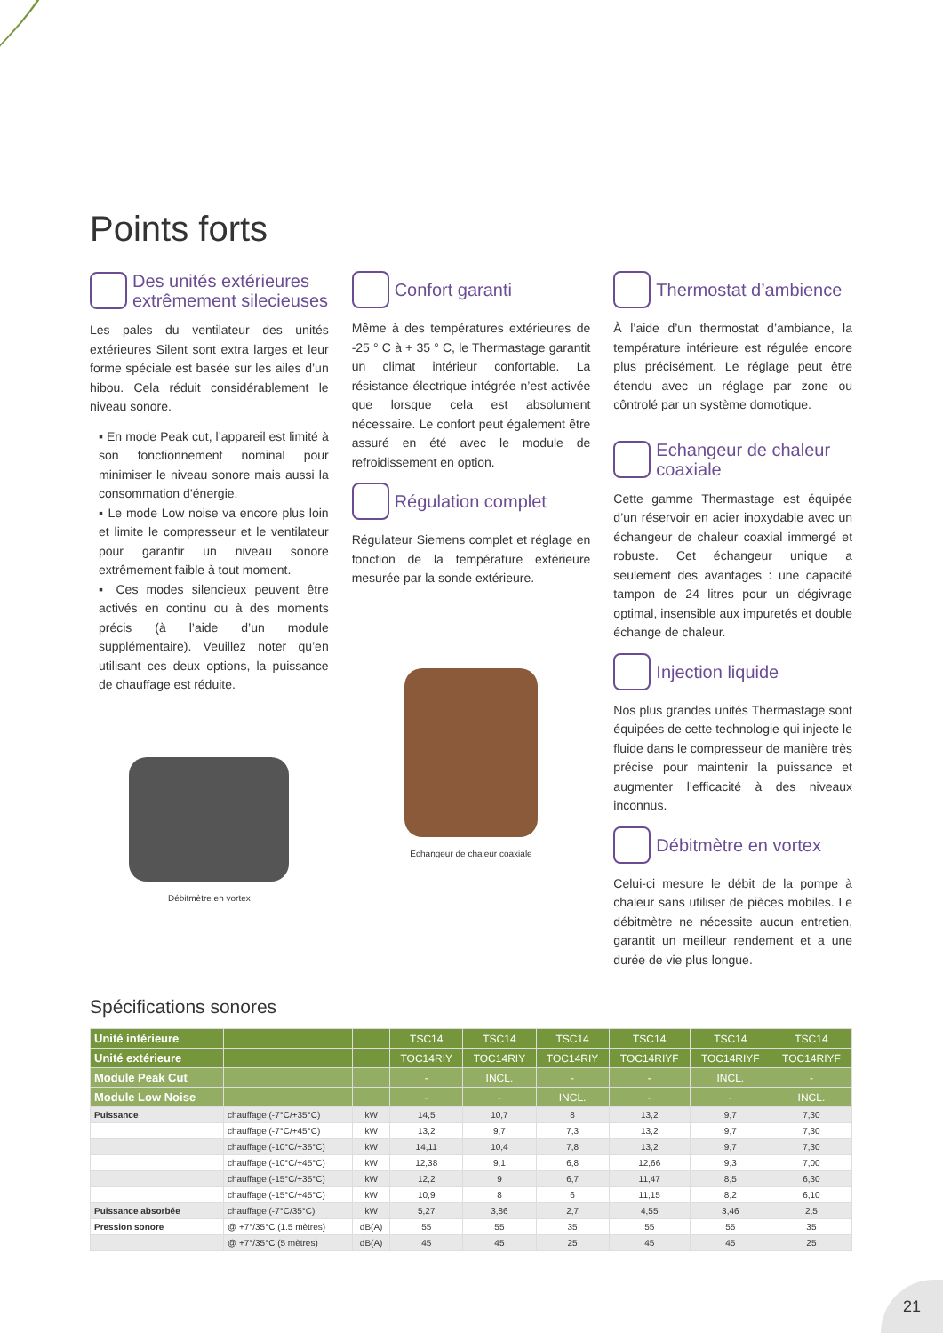Points forts
Des unités extérieures extrêmement silecieuses
Les pales du ventilateur des unités extérieures Silent sont extra larges et leur forme spéciale est basée sur les ailes d’un hibou. Cela réduit considérablement le niveau sonore.
▪ En mode Peak cut, l’appareil est limité à son fonctionnement nominal pour minimiser le niveau sonore mais aussi la consommation d’énergie.
▪ Le mode Low noise va encore plus loin et limite le compresseur et le ventilateur pour garantir un niveau sonore extrêmement faible à tout moment.
▪ Ces modes silencieux peuvent être activés en continu ou à des moments précis (à l’aide d’un module supplémentaire). Veuillez noter qu’en utilisant ces deux options, la puissance de chauffage est réduite.
Débitmètre en vortex
Confort garanti
Même à des températures extérieures de -25 ° C à + 35 ° C, le Thermastage garantit un climat intérieur confortable. La résistance électrique intégrée n’est activée que lorsque cela est absolument nécessaire. Le confort peut également être assuré en été avec le module de refroidissement en option.
Régulation complet
Régulateur Siemens complet et réglage en fonction de la température extérieure mesurée par la sonde extérieure.
Echangeur de chaleur coaxiale
Thermostat d’ambience
À l’aide d’un thermostat d’ambiance, la température intérieure est régulée encore plus précisément. Le réglage peut être étendu avec un réglage par zone ou côntrolé par un système domotique.
Echangeur de chaleur coaxiale
Cette gamme Thermastage est équipée d’un réservoir en acier inoxydable avec un échangeur de chaleur coaxial immergé et robuste. Cet échangeur unique a seulement des avantages : une capacité tampon de 24 litres pour un dégivrage optimal, insensible aux impuretés et double échange de chaleur.
Injection liquide
Nos plus grandes unités Thermastage sont équipées de cette technologie qui injecte le fluide dans le compresseur de manière très précise pour maintenir la puissance et augmenter l’efficacité à des niveaux inconnus.
Débitmètre en vortex
Celui-ci mesure le débit de la pompe à chaleur sans utiliser de pièces mobiles. Le débitmètre ne nécessite aucun entretien, garantit un meilleur rendement et a une durée de vie plus longue.
Spécifications sonores
| Unité intérieure | | | TSC14 | TSC14 | TSC14 | TSC14 | TSC14 | TSC14 |
| Unité extérieure | | | TOC14RIY | TOC14RIY | TOC14RIY | TOC14RIYF | TOC14RIYF | TOC14RIYF |
| Module Peak Cut | | | - | INCL. | - | - | INCL. | - |
| Module Low Noise | | | - | - | INCL. | - | - | INCL. |
| Puissance | chauffage (-7°C/+35°C) | kW | 14,5 | 10,7 | 8 | 13,2 | 9,7 | 7,30 |
| | chauffage (-7°C/+45°C) | kW | 13,2 | 9,7 | 7,3 | 13,2 | 9,7 | 7,30 |
| | chauffage (-10°C/+35°C) | kW | 14,11 | 10,4 | 7,8 | 13,2 | 9,7 | 7,30 |
| | chauffage (-10°C/+45°C) | kW | 12,38 | 9,1 | 6,8 | 12,66 | 9,3 | 7,00 |
| | chauffage (-15°C/+35°C) | kW | 12,2 | 9 | 6,7 | 11,47 | 8,5 | 6,30 |
| | chauffage (-15°C/+45°C) | kW | 10,9 | 8 | 6 | 11,15 | 8,2 | 6,10 |
| Puissance absorbée | chauffage (-7°C/35°C) | kW | 5,27 | 3,86 | 2,7 | 4,55 | 3,46 | 2,5 |
| Pression sonore | @ +7°/35°C (1.5 mètres) | dB(A) | 55 | 55 | 35 | 55 | 55 | 35 |
| | @ +7°/35°C (5 mètres) | dB(A) | 45 | 45 | 25 | 45 | 45 | 25 |
21